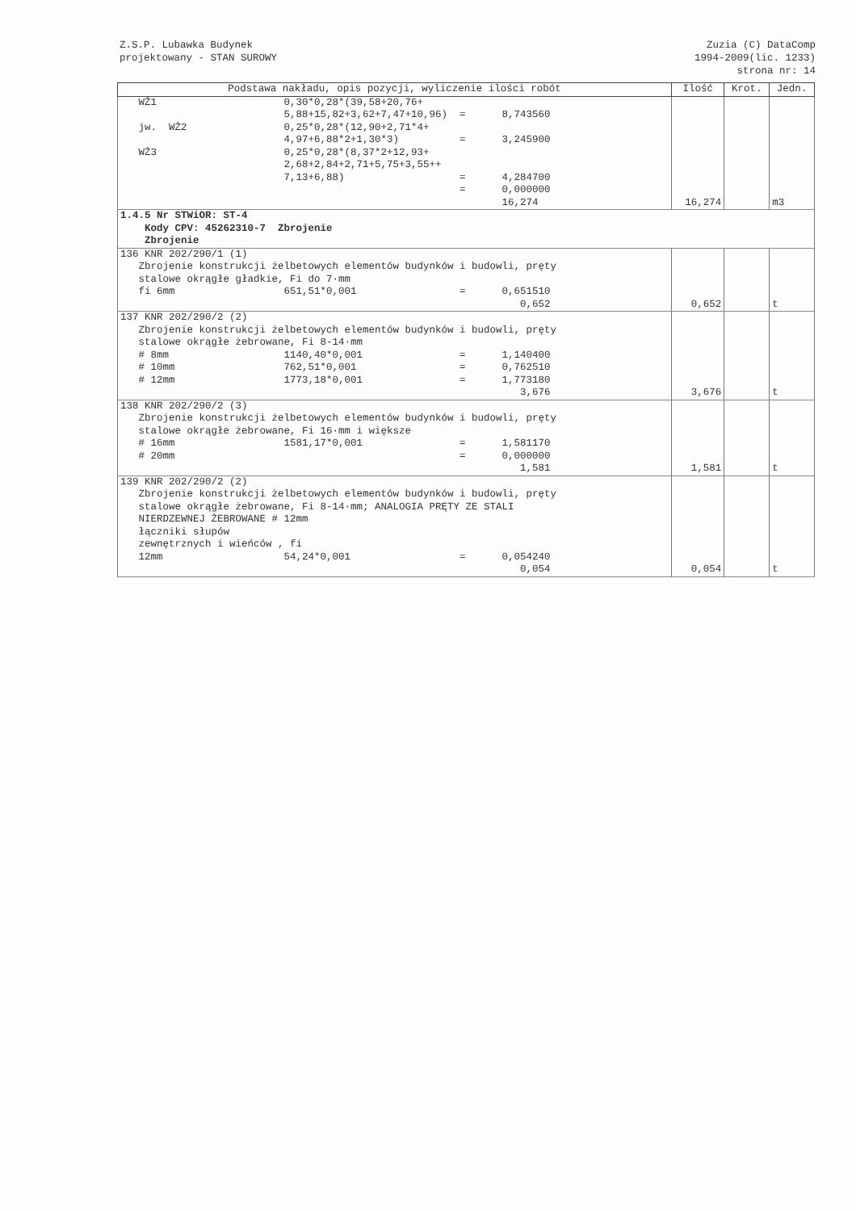Z.S.P. Lubawka Budynek
projektowany - STAN SUROWY
Zuzia (C) DataComp
1994-2009(lic. 1233)
strona nr: 14
| Podstawa nakładu, opis pozycji, wyliczenie ilości robót | Ilość | Krot. | Jedn. |
| --- | --- | --- | --- |
| WŻ1 0,30*0,28*(39,58+20,76+ 5,88+15,82+3,62+7,47+10,96) = 8,743560 jw. WŻ2 0,25*0,28*(12,90+2,71*4+ 4,97+6,88*2+1,30*3) = 3,245900 WŻ3 0,25*0,28*(8,37*2+12,93+ 2,68+2,84+2,71+5,75+3,55++ 7,13+6,88) = 4,284700 = 0,000000 16,274 | 16,274 | | m3 |
| 1.4.5 Nr STWiOR: ST-4 Kody CPV: 45262310-7 Zbrojenie Zbrojenie | | | |
| 136 KNR 202/290/1 (1) Zbrojenie konstrukcji żelbetowych elementów budynków i budowli, pręty stalowe okrągłe gładkie, Fi do 7·mm fi 6mm 651,51*0,001 = 0,651510 0,652 | 0,652 | | t |
| 137 KNR 202/290/2 (2) Zbrojenie konstrukcji żelbetowych elementów budynków i budowli, pręty stalowe okrągłe żebrowane, Fi 8-14·mm # 8mm 1140,40*0,001 = 1,140400 # 10mm 762,51*0,001 = 0,762510 # 12mm 1773,18*0,001 = 1,773180 3,676 | 3,676 | | t |
| 138 KNR 202/290/2 (3) Zbrojenie konstrukcji żelbetowych elementów budynków i budowli, pręty stalowe okrągłe żebrowane, Fi 16·mm i większe # 16mm 1581,17*0,001 = 1,581170 # 20mm = 0,000000 1,581 | 1,581 | | t |
| 139 KNR 202/290/2 (2) Zbrojenie konstrukcji żelbetowych elementów budynków i budowli, pręty stalowe okrągłe żebrowane, Fi 8-14·mm; ANALOGIA PRĘTY ZE STALI NIERDZEWNEJ ŻEBROWANE # 12mm łączniki słupów zewnętrznych i wieńców , fi 12mm 54,24*0,001 = 0,054240 0,054 | 0,054 | | t |